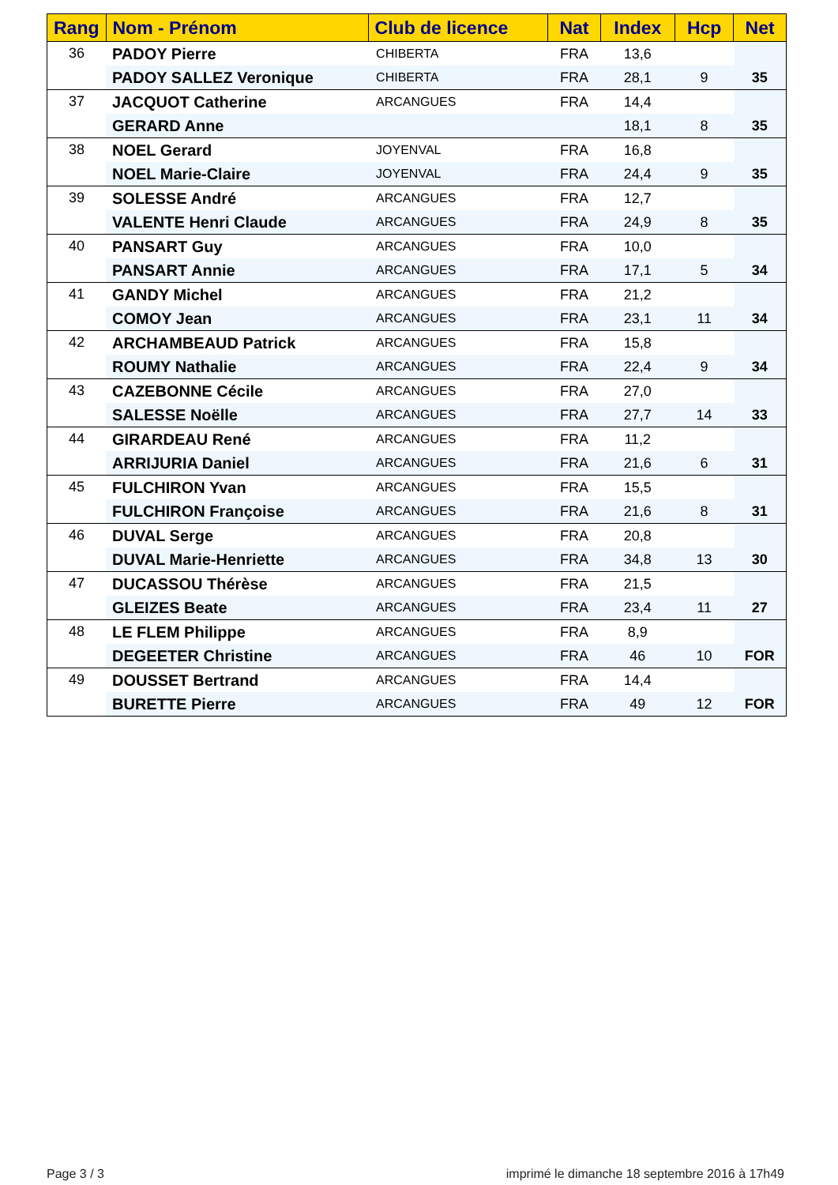| Rang | Nom - Prénom | Club de licence | Nat | Index | Hcp | Net |
| --- | --- | --- | --- | --- | --- | --- |
| 36 | PADOY Pierre | CHIBERTA | FRA | 13,6 | | 35 |
| | PADOY SALLEZ Veronique | CHIBERTA | FRA | 28,1 | 9 | |
| 37 | JACQUOT Catherine | ARCANGUES | FRA | 14,4 | | 35 |
| | GERARD Anne | | | 18,1 | 8 | |
| 38 | NOEL Gerard | JOYENVAL | FRA | 16,8 | | 35 |
| | NOEL Marie-Claire | JOYENVAL | FRA | 24,4 | 9 | |
| 39 | SOLESSE André | ARCANGUES | FRA | 12,7 | | 35 |
| | VALENTE Henri Claude | ARCANGUES | FRA | 24,9 | 8 | |
| 40 | PANSART Guy | ARCANGUES | FRA | 10,0 | | 34 |
| | PANSART Annie | ARCANGUES | FRA | 17,1 | 5 | |
| 41 | GANDY Michel | ARCANGUES | FRA | 21,2 | | 34 |
| | COMOY Jean | ARCANGUES | FRA | 23,1 | 11 | |
| 42 | ARCHAMBEAUD Patrick | ARCANGUES | FRA | 15,8 | | 34 |
| | ROUMY Nathalie | ARCANGUES | FRA | 22,4 | 9 | |
| 43 | CAZEBONNE Cécile | ARCANGUES | FRA | 27,0 | | 33 |
| | SALESSE Noëlle | ARCANGUES | FRA | 27,7 | 14 | |
| 44 | GIRARDEAU René | ARCANGUES | FRA | 11,2 | | 31 |
| | ARRIJURIA Daniel | ARCANGUES | FRA | 21,6 | 6 | |
| 45 | FULCHIRON Yvan | ARCANGUES | FRA | 15,5 | | 31 |
| | FULCHIRON Françoise | ARCANGUES | FRA | 21,6 | 8 | |
| 46 | DUVAL Serge | ARCANGUES | FRA | 20,8 | | 30 |
| | DUVAL Marie-Henriette | ARCANGUES | FRA | 34,8 | 13 | |
| 47 | DUCASSOU Thérèse | ARCANGUES | FRA | 21,5 | | 27 |
| | GLEIZES Beate | ARCANGUES | FRA | 23,4 | 11 | |
| 48 | LE FLEM Philippe | ARCANGUES | FRA | 8,9 | | FOR |
| | DEGEETER Christine | ARCANGUES | FRA | 46 | 10 | |
| 49 | DOUSSET Bertrand | ARCANGUES | FRA | 14,4 | | FOR |
| | BURETTE Pierre | ARCANGUES | FRA | 49 | 12 | |
Page 3 / 3
imprimé le dimanche 18 septembre 2016 à 17h49